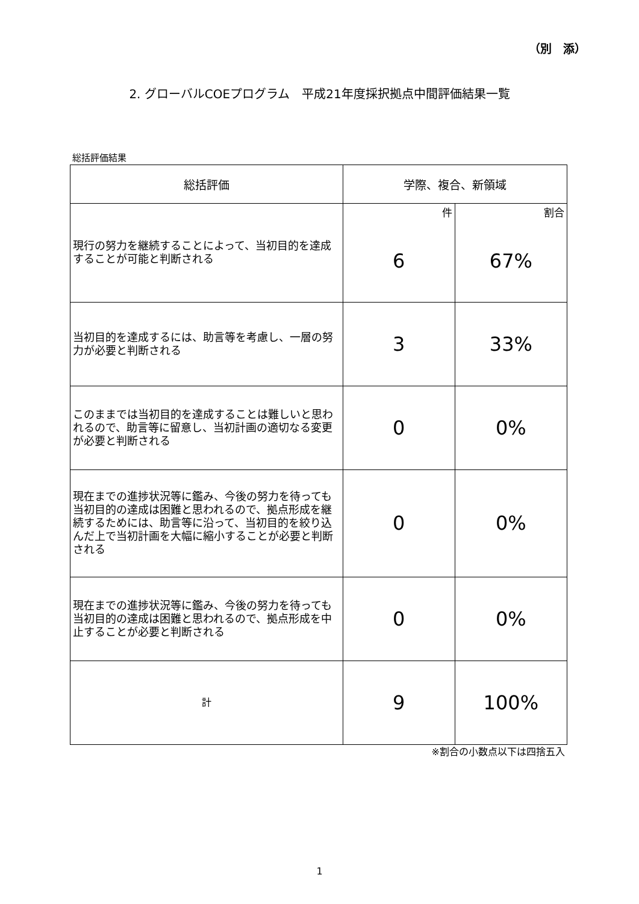（別　添）
2. グローバルCOEプログラム　平成21年度採択拠点中間評価結果一覧
総括評価結果
| 総括評価 | 学際、複合、新領域 | |
| --- | --- | --- |
| 現行の努力を継続することによって、当初目的を達成することが可能と判断される | 件 | 割合 |
| | 6 | 67% |
| 当初目的を達成するには、助言等を考慮し、一層の努力が必要と判断される | 3 | 33% |
| このままでは当初目的を達成することは難しいと思われるので、助言等に留意し、当初計画の適切なる変更が必要と判断される | 0 | 0% |
| 現在までの進捗状況等に鑑み、今後の努力を待っても当初目的の達成は困難と思われるので、拠点形成を継続するためには、助言等に沿って、当初目的を絞り込んだ上で当初計画を大幅に縮小することが必要と判断される | 0 | 0% |
| 現在までの進捗状況等に鑑み、今後の努力を待っても当初目的の達成は困難と思われるので、拠点形成を中止することが必要と判断される | 0 | 0% |
| 計 | 9 | 100% |
※割合の小数点以下は四捨五入
1